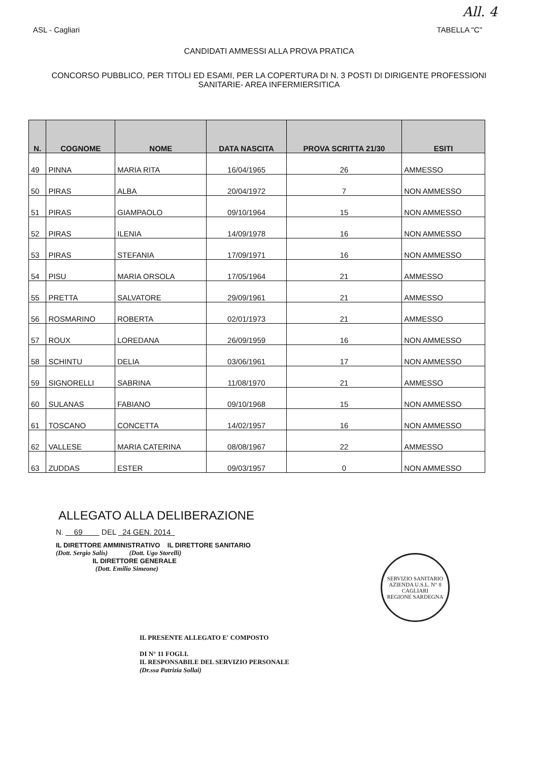All. 4
ASL - Cagliari TABELLA "C"
CANDIDATI AMMESSI ALLA PROVA PRATICA
CONCORSO PUBBLICO, PER TITOLI ED ESAMI, PER LA COPERTURA DI N. 3 POSTI DI DIRIGENTE PROFESSIONI SANITARIE- AREA INFERMIERSITICA
| N. | COGNOME | NOME | DATA NASCITA | PROVA SCRITTA 21/30 | ESITI |
| --- | --- | --- | --- | --- | --- |
| 49 | PINNA | MARIA RITA | 16/04/1965 | 26 | AMMESSO |
| 50 | PIRAS | ALBA | 20/04/1972 | 7 | NON AMMESSO |
| 51 | PIRAS | GIAMPAOLO | 09/10/1964 | 15 | NON AMMESSO |
| 52 | PIRAS | ILENIA | 14/09/1978 | 16 | NON AMMESSO |
| 53 | PIRAS | STEFANIA | 17/09/1971 | 16 | NON AMMESSO |
| 54 | PISU | MARIA ORSOLA | 17/05/1964 | 21 | AMMESSO |
| 55 | PRETTA | SALVATORE | 29/09/1961 | 21 | AMMESSO |
| 56 | ROSMARINO | ROBERTA | 02/01/1973 | 21 | AMMESSO |
| 57 | ROUX | LOREDANA | 26/09/1959 | 16 | NON AMMESSO |
| 58 | SCHINTU | DELIA | 03/06/1961 | 17 | NON AMMESSO |
| 59 | SIGNORELLI | SABRINA | 11/08/1970 | 21 | AMMESSO |
| 60 | SULANAS | FABIANO | 09/10/1968 | 15 | NON AMMESSO |
| 61 | TOSCANO | CONCETTA | 14/02/1957 | 16 | NON AMMESSO |
| 62 | VALLESE | MARIA CATERINA | 08/08/1967 | 22 | AMMESSO |
| 63 | ZUDDAS | ESTER | 09/03/1957 | 0 | NON AMMESSO |
ALLEGATO ALLA DELIBERAZIONE
N. 69 DEL 24 GEN. 2014
IL DIRETTORE AMMINISTRATIVO IL DIRETTORE SANITARIO
(Dott. Sergio Salis) (Dott. Ugo Storelli)
IL DIRETTORE GENERALE
(Dott. Emilio Simeone)
SERVIZIO SANITARIO
AZIENDA U.S.L. N° 8 CAGLIARI
REGIONE SARDEGNA
IL PRESENTE ALLEGATO E' COMPOSTO
DI N° 11 FOGLI.
IL RESPONSABILE DEL SERVIZIO PERSONALE
(Dr.ssa Patrizia Sollai)